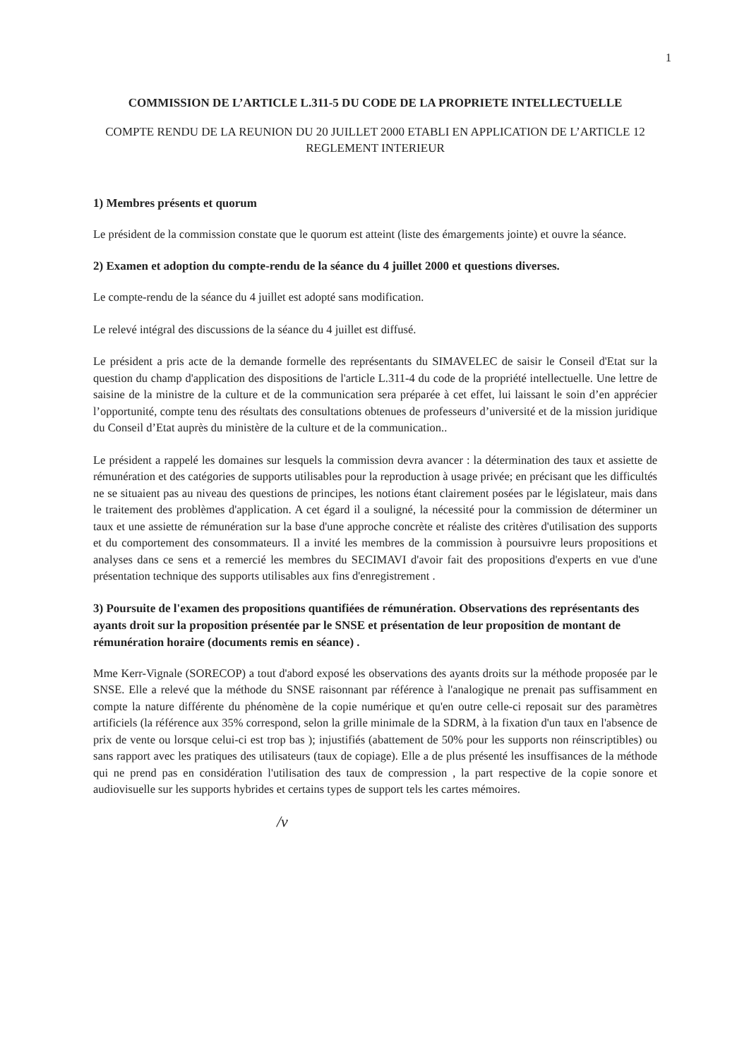1
COMMISSION DE L’ARTICLE L.311-5 DU CODE DE LA PROPRIETE INTELLECTUELLE
COMPTE RENDU DE LA REUNION DU 20 JUILLET 2000 ETABLI EN APPLICATION DE L’ARTICLE 12 REGLEMENT INTERIEUR
1) Membres présents et quorum
Le président de la commission constate que le quorum est atteint (liste des émargements jointe) et ouvre la séance.
2) Examen et adoption du compte-rendu de la séance du 4 juillet 2000 et questions diverses.
Le compte-rendu de la séance du 4 juillet est adopté sans modification.
Le relevé intégral des discussions de la séance du 4 juillet est diffusé.
Le président a pris acte de la demande formelle des représentants du SIMAVELEC de saisir le Conseil d'Etat sur la question du champ d'application des dispositions de l'article L.311-4 du code de la propriété intellectuelle. Une lettre de saisine de la ministre de la culture et de la communication sera préparée à cet effet, lui laissant le soin d’en apprécier l’opportunité, compte tenu des résultats des consultations obtenues de professeurs d’université et de la mission juridique du Conseil d’Etat auprès du ministère de la culture et de la communication..
Le président a rappelé les domaines sur lesquels la commission devra avancer : la détermination des taux et assiette de rémunération et des catégories de supports utilisables pour la reproduction à usage privée; en précisant que les difficultés ne se situaient pas au niveau des questions de principes, les notions étant clairement posées par le législateur, mais dans le traitement des problèmes d'application. A cet égard il a souligné, la nécessité pour la commission de déterminer un taux et une assiette de rémunération sur la base d'une approche concrète et réaliste des critères d'utilisation des supports et du comportement des consommateurs. Il a invité les membres de la commission à poursuivre leurs propositions et analyses dans ce sens et a remercié les membres du SECIMAVI d'avoir fait des propositions d'experts en vue d'une présentation technique des supports utilisables aux fins d'enregistrement .
3) Poursuite de l'examen des propositions quantifiées de rémunération. Observations des représentants des ayants droit sur la proposition présentée par le SNSE et présentation de leur proposition de montant de rémunération horaire (documents remis en séance) .
Mme Kerr-Vignale (SORECOP) a tout d'abord exposé les observations des ayants droits sur la méthode proposée par le SNSE. Elle a relevé que la méthode du SNSE raisonnant par référence à l'analogique ne prenait pas suffisamment en compte la nature différente du phénomène de la copie numérique et qu'en outre celle-ci reposait sur des paramètres artificiels (la référence aux 35% correspond, selon la grille minimale de la SDRM, à la fixation d'un taux en l'absence de prix de vente ou lorsque celui-ci est trop bas ); injustifiés (abattement de 50% pour les supports non réinscriptibles) ou sans rapport avec les pratiques des utilisateurs (taux de copiage). Elle a de plus présenté les insuffisances de la méthode qui ne prend pas en considération l'utilisation des taux de compression , la part respective de la copie sonore et audiovisuelle sur les supports hybrides et certains types de support tels les cartes mémoires.
/v